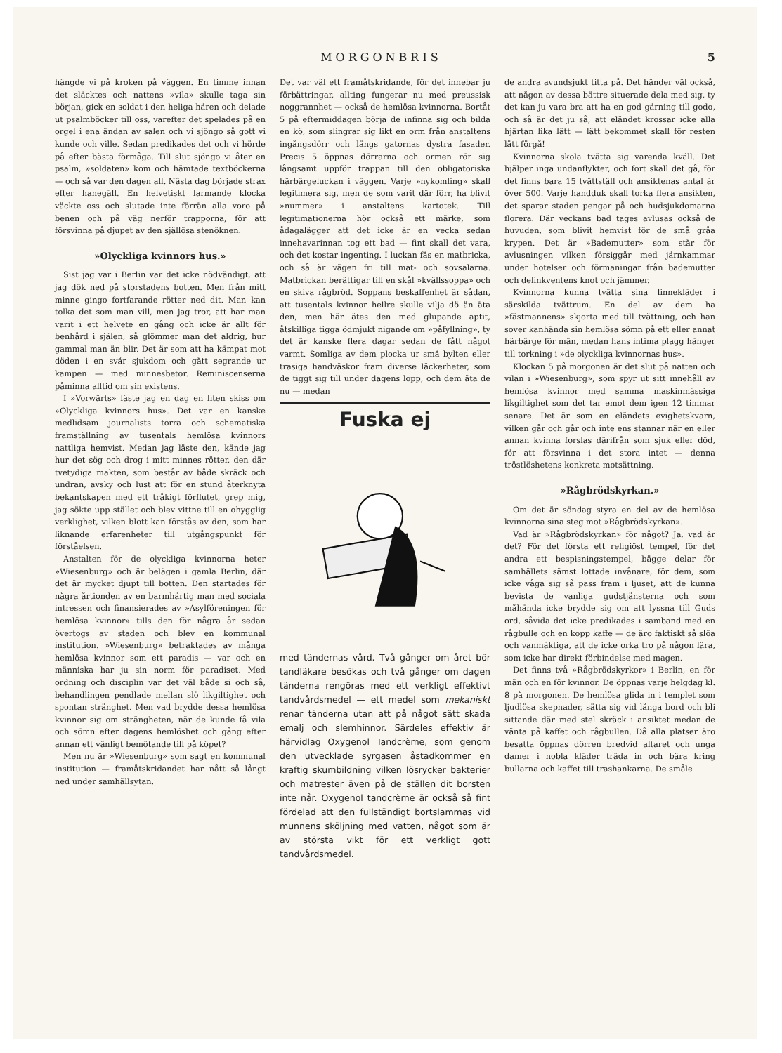MORGONBRIS 5
hängde vi på kroken på väggen. En timme innan det släcktes och nattens »vila» skulle taga sin början, gick en soldat i den heliga hären och delade ut psalmböcker till oss, varefter det spelades på en orgel i ena ändan av salen och vi sjöngo så gott vi kunde och ville. Sedan predikades det och vi hörde på efter bästa förmåga. Till slut sjöngo vi åter en psalm, »soldaten» kom och hämtade textböckerna — och så var den dagen all. Nästa dag började strax efter hanegäll. En helvetiskt larmande klocka väckte oss och slutade inte förrän alla voro på benen och på väg nerför trapporna, för att försvinna på djupet av den själlösa stenöknen.
»Olyckliga kvinnors hus.»
Sist jag var i Berlin var det icke nödvändigt, att jag dök ned på storstadens botten. Men från mitt minne gingo fortfarande rötter ned dit. Man kan tolka det som man vill, men jag tror, att har man varit i ett helvete en gång och icke är allt för benhård i själen, så glömmer man det aldrig, hur gammal man än blir. Det är som att ha kämpat mot döden i en svår sjukdom och gått segrande ur kampen — med minnesbetor. Reminiscenserna påminna alltid om sin existens.
I »Vorwärts» läste jag en dag en liten skiss om »Olyckliga kvinnors hus». Det var en kanske medlidsam journalists torra och schematiska framställning av tusentals hemlösa kvinnors nattliga hemvist. Medan jag läste den, kände jag hur det sög och drog i mitt minnes rötter, den där tvetydiga makten, som består av både skräck och undran, avsky och lust att för en stund återknyta bekantskapen med ett tråkigt förflutet, grep mig, jag sökte upp stället och blev vittne till en ohygglig verklighet, vilken blott kan förstås av den, som har liknande erfarenheter till utgångspunkt för förståelsen.
Anstalten för de olyckliga kvinnorna heter »Wiesenburg» och är belägen i gamla Berlin, där det är mycket djupt till botten. Den startades för några årtionden av en barmhärtig man med sociala intressen och finansierades av »Asylföreningen för hemlösa kvinnor» tills den för några år sedan övertogs av staden och blev en kommunal institution. »Wiesenburg» betraktades av många hemlösa kvinnor som ett paradis — var och en människa har ju sin norm för paradiset. Med ordning och disciplin var det väl både si och så, behandlingen pendlade mellan slö likgiltighet och spontan stränghet. Men vad brydde dessa hemlösa kvinnor sig om strängheten, när de kunde få vila och sömn efter dagens hemlöshet och gång efter annan ett vänligt bemötande till på köpet?
Men nu är »Wiesenburg» som sagt en kommunal institution — framåtskridandet har nått så långt ned under samhällsytan.
Det var väl ett framåtskridande, för det innebar ju förbättringar, allting fungerar nu med preussisk noggrannhet — också de hemlösa kvinnorna. Bortåt 5 på eftermiddagen börja de infinna sig och bilda en kö, som slingrar sig likt en orm från anstaltens ingångsdörr och längs gatornas dystra fasader. Precis 5 öppnas dörrarna och ormen rör sig långsamt uppför trappan till den obligatoriska härbärgeluckan i väggen. Varje »nykomling» skall legitimera sig, men de som varit där förr, ha blivit »nummer» i anstaltens kartotek. Till legitimationerna hör också ett märke, som ådagalägger att det icke är en vecka sedan innehavarinnan tog ett bad — fint skall det vara, och det kostar ingenting. I luckan fås en matbricka, och så är vägen fri till mat- och sovsalarna. Matbrickan berättigar till en skål »kvällssoppa» och en skiva rågbröd. Soppans beskaffenhet är sådan, att tusentals kvinnor hellre skulle vilja dö än äta den, men här ätes den med glupande aptit, åtskilliga tigga ödmjukt nigande om »påfyllning», ty det är kanske flera dagar sedan de fått något varmt. Somliga av dem plocka ur små bylten eller trasiga handväskor fram diverse läckerheter, som de tiggt sig till under dagens lopp, och dem äta de nu — medan
Fuska ej
med tändernas vård. Två gånger om året bör tandläkare besökas och två gånger om dagen tänderna rengöras med ett verkligt effektivt tandvårdsmedel — ett medel som mekaniskt renar tänderna utan att på något sätt skada emalj och slemhinnor. Särdeles effektiv är härvidlag Oxygenol Tandcrème, som genom den utvecklade syrgasen åstadkommer en kraftig skumbildning vilken lösrycker bakterier och matrester även på de ställen dit borsten inte når. Oxygenol tandcrème är också så fint fördelad att den fullständigt bortslammas vid munnens sköljning med vatten, något som är av största vikt för ett verkligt gott tandvårdsmedel.
de andra avundsjukt titta på. Det händer väl också, att någon av dessa bättre situerade dela med sig, ty det kan ju vara bra att ha en god gärning till godo, och så är det ju så, att eländet krossar icke alla hjärtan lika lätt — lätt bekommet skall för resten lätt förgå!
Kvinnorna skola tvätta sig varenda kväll. Det hjälper inga undanflykter, och fort skall det gå, för det finns bara 15 tvättställ och ansiktenas antal är över 500. Varje handduk skall torka flera ansikten, det sparar staden pengar på och hudsjukdomarna florera. Där veckans bad tages avlusas också de huvuden, som blivit hemvist för de små gråa krypen. Det är »Bademutter» som står för avlusningen vilken försiggår med järnkammar under hotelser och förmaningar från bademutter och delinkventens knot och jämmer.
Kvinnorna kunna tvätta sina linnekläder i särskilda tvättrum. En del av dem ha »fästmannens» skjorta med till tvättning, och han sover kanhända sin hemlösa sömn på ett eller annat härbärge för män, medan hans intima plagg hänger till torkning i »de olyckliga kvinnornas hus».
Klockan 5 på morgonen är det slut på natten och vilan i »Wiesenburg», som spyr ut sitt innehåll av hemlösa kvinnor med samma maskinmässiga likgiltighet som det tar emot dem igen 12 timmar senare. Det är som en eländets evighetskvarn, vilken går och går och inte ens stannar när en eller annan kvinna forslas därifrån som sjuk eller död, för att försvinna i det stora intet — denna tröstlöshetens konkreta motsättning.
»Rågbrödskyrkan.»
Om det är söndag styra en del av de hemlösa kvinnorna sina steg mot »Rågbrödskyrkan».
Vad är »Rågbrödskyrkan» för något? Ja, vad är det? För det första ett religiöst tempel, för det andra ett bespisningstempel, bägge delar för samhällets sämst lottade invånare, för dem, som icke våga sig så pass fram i ljuset, att de kunna bevista de vanliga gudstjänsterna och som måhända icke brydde sig om att lyssna till Guds ord, såvida det icke predikades i samband med en rågbulle och en kopp kaffe — de äro faktiskt så slöa och vanmäktiga, att de icke orka tro på någon lära, som icke har direkt förbindelse med magen.
Det finns två »Rågbrödskyrkor» i Berlin, en för män och en för kvinnor. De öppnas varje helgdag kl. 8 på morgonen. De hemlösa glida in i templet som ljudlösa skepnader, sätta sig vid långa bord och bli sittande där med stel skräck i ansiktet medan de vänta på kaffet och rågbullen. Då alla platser äro besatta öppnas dörren bredvid altaret och unga damer i nobla kläder träda in och bära kring bullarna och kaffet till trashankarna. De småle